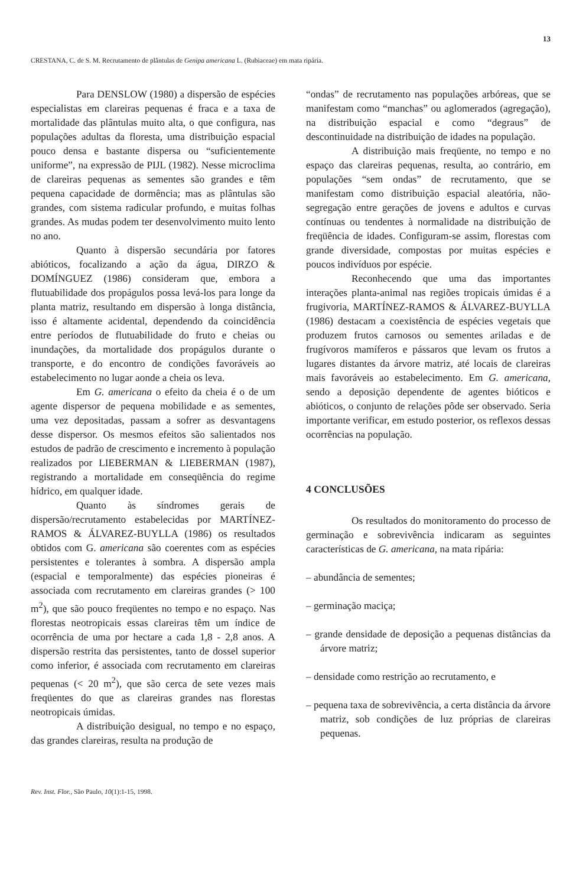13
CRESTANA, C. de S. M. Recrutamento de plântulas de Genipa americana L. (Rubiaceae) em mata ripária.
Para DENSLOW (1980) a dispersão de espécies especialistas em clareiras pequenas é fraca e a taxa de mortalidade das plântulas muito alta, o que configura, nas populações adultas da floresta, uma distribuição espacial pouco densa e bastante dispersa ou “suficientemente uniforme”, na expressão de PIJL (1982). Nesse microclima de clareiras pequenas as sementes são grandes e têm pequena capacidade de dormência; mas as plântulas são grandes, com sistema radicular profundo, e muitas folhas grandes. As mudas podem ter desenvolvimento muito lento no ano.
Quanto à dispersão secundária por fatores abióticos, focalizando a ação da água, DIRZO & DOMÍNGUEZ (1986) consideram que, embora a flutuabilidade dos propágulos possa levá-los para longe da planta matriz, resultando em dispersão à longa distância, isso é altamente acidental, dependendo da coincidência entre períodos de flutuabilidade do fruto e cheias ou inundações, da mortalidade dos propágulos durante o transporte, e do encontro de condições favoráveis ao estabelecimento no lugar aonde a cheia os leva.
Em G. americana o efeito da cheia é o de um agente dispersor de pequena mobilidade e as sementes, uma vez depositadas, passam a sofrer as desvantagens desse dispersor. Os mesmos efeitos são salientados nos estudos de padrão de crescimento e incremento à população realizados por LIEBERMAN & LIEBERMAN (1987), registrando a mortalidade em conseqüência do regime hídrico, em qualquer idade.
Quanto às síndromes gerais de dispersão/recrutamento estabelecidas por MARTÍNEZ-RAMOS & ÁLVAREZ-BUYLLA (1986) os resultados obtidos com G. americana são coerentes com as espécies persistentes e tolerantes à sombra. A dispersão ampla (espacial e temporalmente) das espécies pioneiras é associada com recrutamento em clareiras grandes (> 100 m<sup>2</sup>), que são pouco freqüentes no tempo e no espaço. Nas florestas neotropicais essas clareiras têm um índice de ocorrência de uma por hectare a cada 1,8 - 2,8 anos. A dispersão restrita das persistentes, tanto de dossel superior como inferior, é associada com recrutamento em clareiras pequenas (< 20 m<sup>2</sup>), que são cerca de sete vezes mais freqüentes do que as clareiras grandes nas florestas neotropicais úmidas.
A distribuição desigual, no tempo e no espaço, das grandes clareiras, resulta na produção de
“ondas” de recrutamento nas populações arbóreas, que se manifestam como “manchas” ou aglomerados (agregação), na distribuição espacial e como “degraus” de descontinuidade na distribuição de idades na população.
A distribuição mais freqüente, no tempo e no espaço das clareiras pequenas, resulta, ao contrário, em populações “sem ondas” de recrutamento, que se manifestam como distribuição espacial aleatória, não-segregação entre gerações de jovens e adultos e curvas contínuas ou tendentes à normalidade na distribuição de freqüência de idades. Configuram-se assim, florestas com grande diversidade, compostas por muitas espécies e poucos indivíduos por espécie.
Reconhecendo que uma das importantes interações planta-animal nas regiões tropicais úmidas é a frugivoria, MARTÍNEZ-RAMOS & ÁLVAREZ-BUYLLA (1986) destacam a coexistência de espécies vegetais que produzem frutos carnosos ou sementes ariladas e de frugívoros mamíferos e pássaros que levam os frutos a lugares distantes da árvore matriz, até locais de clareiras mais favoráveis ao estabelecimento. Em G. americana, sendo a deposição dependente de agentes bióticos e abióticos, o conjunto de relações pôde ser observado. Seria importante verificar, em estudo posterior, os reflexos dessas ocorrências na população.
4 CONCLUSÕES
Os resultados do monitoramento do processo de germinação e sobrevivência indicaram as seguintes características de G. americana, na mata ripária:
– abundância de sementes;
– germinação maciça;
– grande densidade de deposição a pequenas distâncias da árvore matriz;
– densidade como restrição ao recrutamento, e
– pequena taxa de sobrevivência, a certa distância da árvore matriz, sob condições de luz próprias de clareiras pequenas.
Rev. Inst. Flor., São Paulo, 10(1):1-15, 1998.